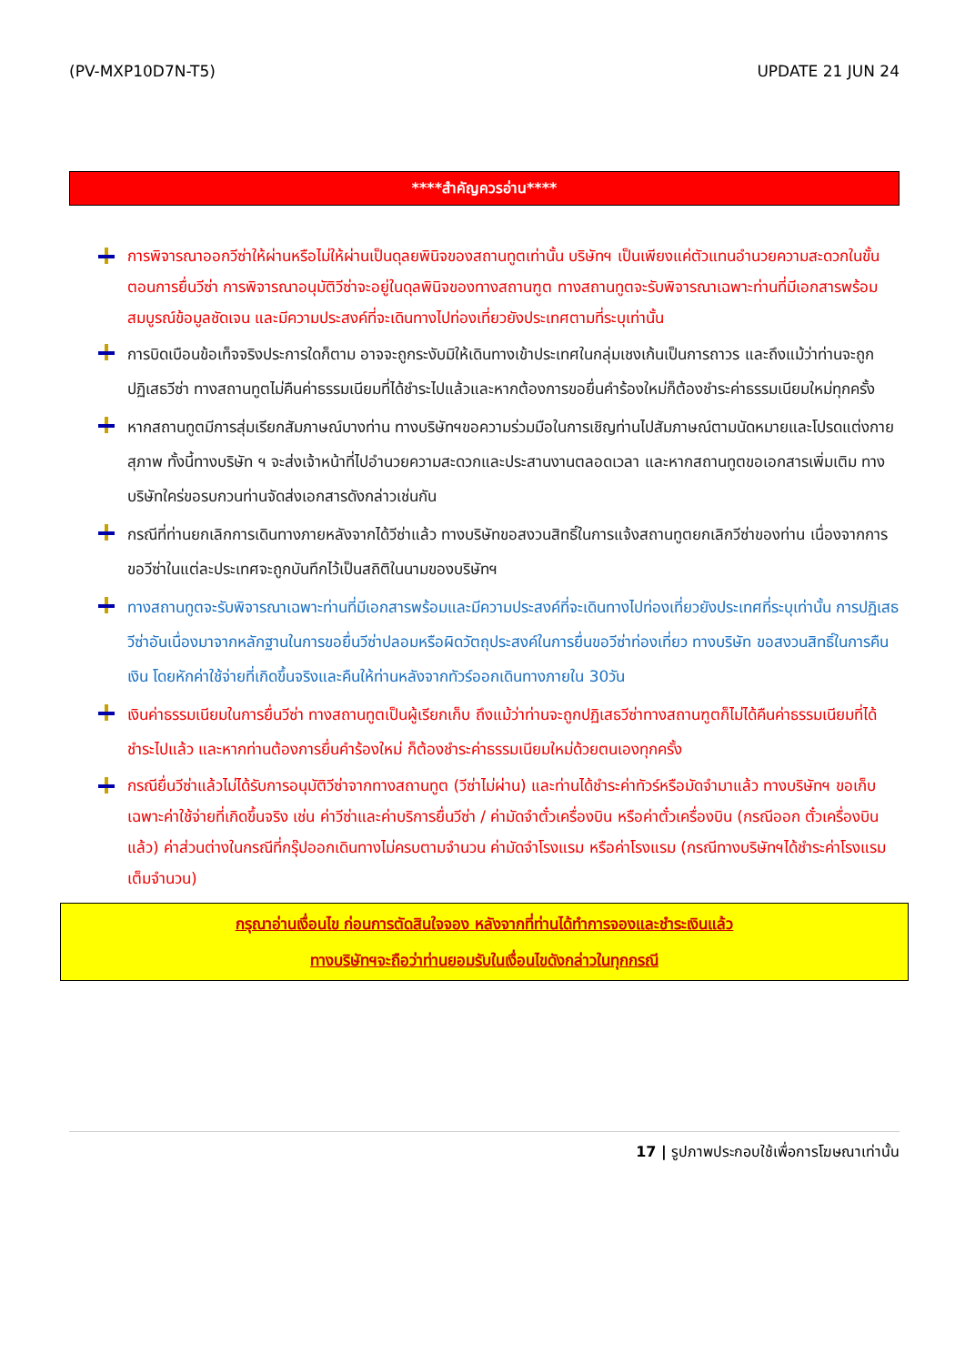(PV-MXP10D7N-T5) UPDATE 21 JUN 24
****สำคัญควรอ่าน****
การพิจารณาออกวีซ่าให้ผ่านหรือไม่ให้ผ่านเป็นดุลยพินิจของสถานทูตเท่านั้น บริษัทฯ เป็นเพียงแค่ตัวแทนอำนวยความสะดวกในขั้นตอนการยื่นวีซ่า การพิจารณาอนุมัติวีซ่าจะอยู่ในดุลพินิจของทางสถานฑูต ทางสถานทูตจะรับพิจารณาเฉพาะท่านที่มีเอกสารพร้อมสมบูรณ์ข้อมูลชัดเจน และมีความประสงค์ที่จะเดินทางไปท่องเที่ยวยังประเทศตามที่ระบุเท่านั้น
การบิดเบือนข้อเท็จจริงประการใดก็ตาม อาจจะถูกระงับมิให้เดินทางเข้าประเทศในกลุ่มเชงเก้นเป็นการถาวร และถึงแม้ว่าท่านจะถูกปฏิเสธวีซ่า ทางสถานทูตไม่คืนค่าธรรมเนียมที่ได้ชำระไปแล้วและหากต้องการขอยื่นคำร้องใหม่ก็ต้องชำระค่าธรรมเนียมใหม่ทุกครั้ง
หากสถานทูตมีการสุ่มเรียกสัมภาษณ์บางท่าน ทางบริษัทฯขอความร่วมมือในการเชิญท่านไปสัมภาษณ์ตามนัดหมายและโปรดแต่งกายสุภาพ ทั้งนี้ทางบริษัท ฯ จะส่งเจ้าหน้าที่ไปอำนวยความสะดวกและประสานงานตลอดเวลา และหากสถานทูตขอเอกสารเพิ่มเติม ทางบริษัทใคร่ขอรบกวนท่านจัดส่งเอกสารดังกล่าวเช่นกัน
กรณีที่ท่านยกเลิกการเดินทางภายหลังจากได้วีซ่าแล้ว ทางบริษัทขอสงวนสิทธิ์ในการแจ้งสถานทูตยกเลิกวีซ่าของท่าน เนื่องจากการขอวีซ่าในแต่ละประเทศจะถูกบันทึกไว้เป็นสถิติในนามของบริษัทฯ
ทางสถานทูตจะรับพิจารณาเฉพาะท่านที่มีเอกสารพร้อมและมีความประสงค์ที่จะเดินทางไปท่องเที่ยวยังประเทศที่ระบุเท่านั้น การปฏิเสธวีซ่าอันเนื่องมาจากหลักฐานในการขอยื่นวีซ่าปลอมหรือผิดวัตถุประสงค์ในการยื่นขอวีซ่าท่องเที่ยว ทางบริษัท ขอสงวนสิทธิ์ในการคืนเงิน โดยหักค่าใช้จ่ายที่เกิดขึ้นจริงและคืนให้ท่านหลังจากทัวร์ออกเดินทางภายใน 30วัน
เงินค่าธรรมเนียมในการยื่นวีซ่า ทางสถานทูตเป็นผู้เรียกเก็บ ถึงแม้ว่าท่านจะถูกปฏิเสธวีซ่าทางสถานฑูตก็ไม่ได้คืนค่าธรรมเนียมที่ได้ชำระไปแล้ว และหากท่านต้องการยื่นคำร้องใหม่ ก็ต้องชำระค่าธรรมเนียมใหม่ด้วยตนเองทุกครั้ง
กรณียื่นวีซ่าแล้วไม่ได้รับการอนุมัติวีซ่าจากทางสถานทูต (วีซ่าไม่ผ่าน) และท่านได้ชำระค่าทัวร์หรือมัดจำมาแล้ว ทางบริษัทฯ ขอเก็บเฉพาะค่าใช้จ่ายที่เกิดขึ้นจริง เช่น ค่าวีซ่าและค่าบริการยื่นวีซ่า / ค่ามัดจำตั๋วเครื่องบิน หรือค่าตั๋วเครื่องบิน (กรณีออก ตั๋วเครื่องบินแล้ว) ค่าส่วนต่างในกรณีที่กรุ๊ปออกเดินทางไม่ครบตามจำนวน ค่ามัดจำโรงแรม หรือค่าโรงแรม (กรณีทางบริษัทฯได้ชำระค่าโรงแรมเต็มจำนวน)
กรุณาอ่านเงื่อนไข ก่อนการตัดสินใจจอง หลังจากที่ท่านได้ทำการจองและชำระเงินแล้ว
ทางบริษัทฯจะถือว่าท่านยอมรับในเงื่อนไขดังกล่าวในทุกกรณี
17 | รูปภาพประกอบใช้เพื่อการโฆษณาเท่านั้น